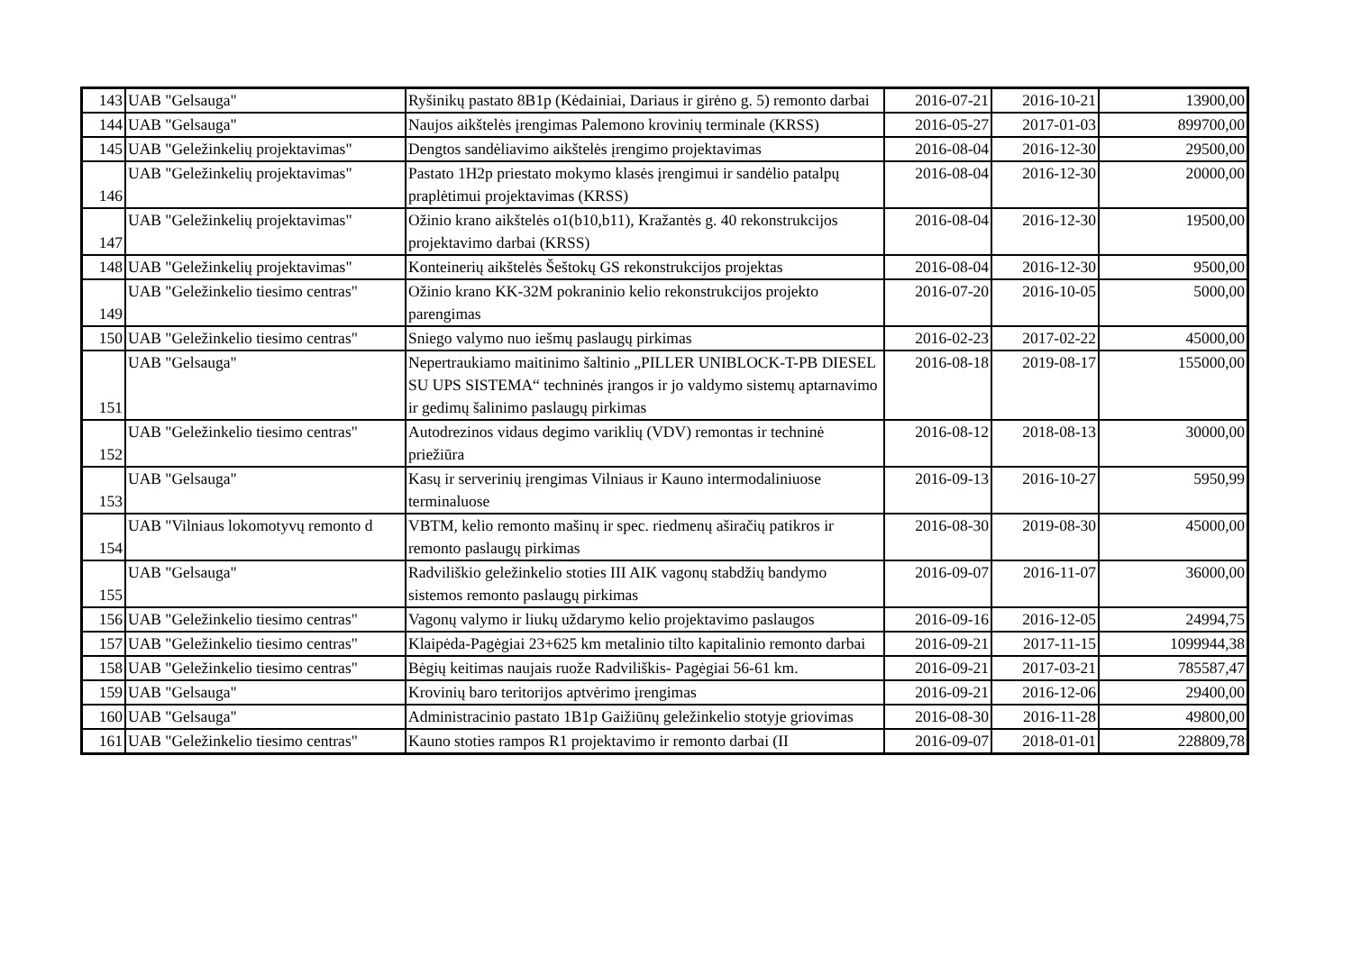| 143 | UAB "Gelsauga" | Ryšinikų pastato 8B1p (Kėdainiai, Dariaus ir girėno g. 5) remonto darbai | 2016-07-21 | 2016-10-21 | 13900,00 |
| 144 | UAB "Gelsauga" | Naujos aikštelės įrengimas Palemono krovinių terminale (KRSS) | 2016-05-27 | 2017-01-03 | 899700,00 |
| 145 | UAB "Geležinkelių projektavimas" | Dengtos sandėliavimo aikštelės įrengimo projektavimas | 2016-08-04 | 2016-12-30 | 29500,00 |
| 146 | UAB "Geležinkelių projektavimas" | Pastato 1H2p priestato mokymo klasės įrengimui ir sandėlio patalpų praplėtimui projektavimas (KRSS) | 2016-08-04 | 2016-12-30 | 20000,00 |
| 147 | UAB "Geležinkelių projektavimas" | Ožinio krano aikštelės o1(b10,b11), Kražantės g. 40 rekonstrukcijos projektavimo darbai (KRSS) | 2016-08-04 | 2016-12-30 | 19500,00 |
| 148 | UAB "Geležinkelių projektavimas" | Konteinerių aikštelės Šeštokų GS rekonstrukcijos projektas | 2016-08-04 | 2016-12-30 | 9500,00 |
| 149 | UAB "Geležinkelio tiesimo centras" | Ožinio krano KK-32M pokraninio kelio rekonstrukcijos projekto parengimas | 2016-07-20 | 2016-10-05 | 5000,00 |
| 150 | UAB "Geležinkelio tiesimo centras" | Sniego valymo nuo iešmų paslaugų pirkimas | 2016-02-23 | 2017-02-22 | 45000,00 |
| 151 | UAB "Gelsauga" | Nepertraukiamo maitinimo šaltinio „PILLER UNIBLOCK-T-PB DIESEL SU UPS SISTEMA“ techninės įrangos ir jo valdymo sistemų aptarnavimo ir gedimų šalinimo paslaugų pirkimas | 2016-08-18 | 2019-08-17 | 155000,00 |
| 152 | UAB "Geležinkelio tiesimo centras" | Autodrezinos vidaus degimo variklių (VDV) remontas ir techninė priežiūra | 2016-08-12 | 2018-08-13 | 30000,00 |
| 153 | UAB "Gelsauga" | Kasų ir serverinių įrengimas Vilniaus ir Kauno intermodaliniuose terminaluose | 2016-09-13 | 2016-10-27 | 5950,99 |
| 154 | UAB "Vilniaus lokomotyvų remonto d | VBTM, kelio remonto mašinų ir spec. riedmenų aširačių patikros ir remonto paslaugų pirkimas | 2016-08-30 | 2019-08-30 | 45000,00 |
| 155 | UAB "Gelsauga" | Radviliškio geležinkelio stoties III AIK vagonų stabdžių bandymo sistemos remonto paslaugų pirkimas | 2016-09-07 | 2016-11-07 | 36000,00 |
| 156 | UAB "Geležinkelio tiesimo centras" | Vagonų valymo ir liukų uždarymo kelio projektavimo paslaugos | 2016-09-16 | 2016-12-05 | 24994,75 |
| 157 | UAB "Geležinkelio tiesimo centras" | Klaipėda-Pagėgiai 23+625 km metalinio tilto kapitalinio remonto darbai | 2016-09-21 | 2017-11-15 | 1099944,38 |
| 158 | UAB "Geležinkelio tiesimo centras" | Bėgių keitimas naujais ruože Radviliškis- Pagėgiai 56-61 km. | 2016-09-21 | 2017-03-21 | 785587,47 |
| 159 | UAB "Gelsauga" | Krovinių baro teritorijos aptvėrimo įrengimas | 2016-09-21 | 2016-12-06 | 29400,00 |
| 160 | UAB "Gelsauga" | Administracinio pastato 1B1p Gaižiūnų geležinkelio stotyje griovimas | 2016-08-30 | 2016-11-28 | 49800,00 |
| 161 | UAB "Geležinkelio tiesimo centras" | Kauno stoties rampos R1 projektavimo ir remonto darbai (II | 2016-09-07 | 2018-01-01 | 228809,78 |